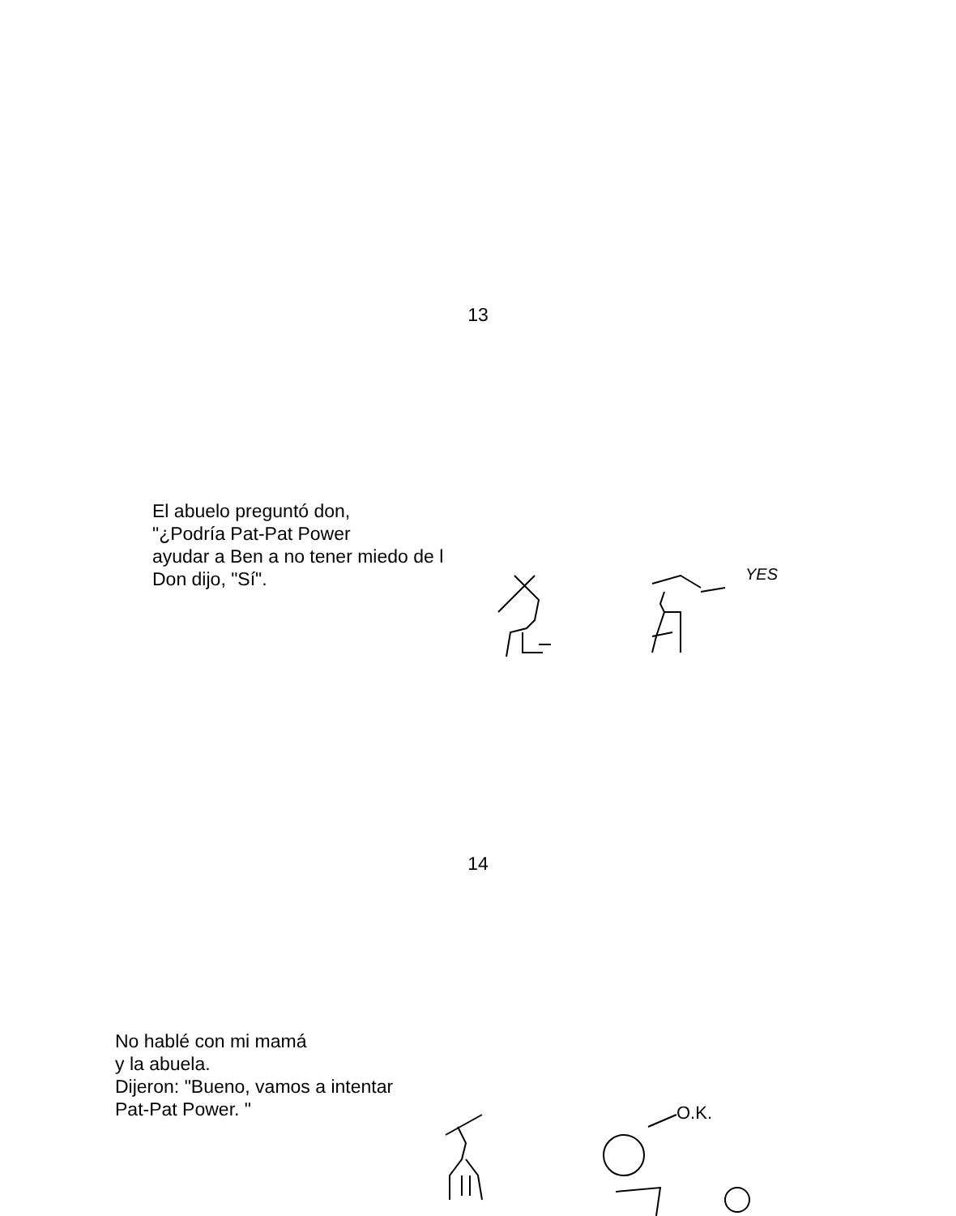13
El abuelo preguntó don,
"¿Podría Pat-Pat Power
ayudar a Ben a no tener miedo de l
Don dijo, "Sí".
YES
14
No hablé con mi mamá
y la abuela.
Dijeron: "Bueno, vamos a intentar
Pat-Pat Power. "
O.K.